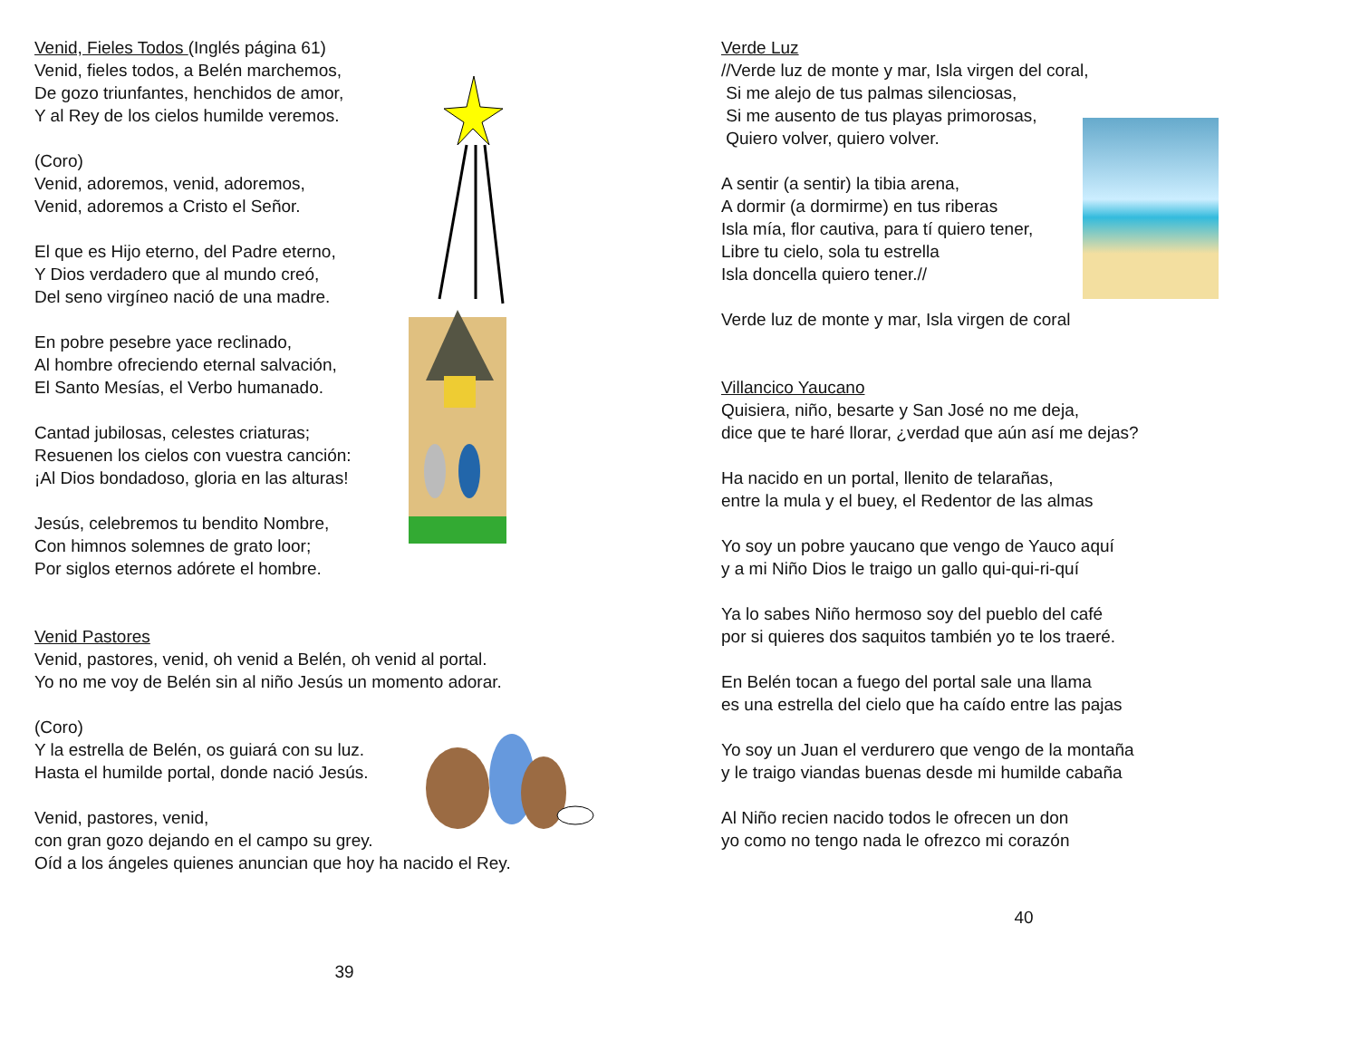Venid, Fieles Todos (Inglés página 61)
Venid, fieles todos, a Belén marchemos,
De gozo triunfantes, henchidos de amor,
Y al Rey de los cielos humilde veremos.
(Coro)
Venid, adoremos, venid, adoremos,
Venid, adoremos a Cristo el Señor.
El que es Hijo eterno, del Padre eterno,
Y Dios verdadero que al mundo creó,
Del seno virgíneo nació de una madre.
En pobre pesebre yace reclinado,
Al hombre ofreciendo eternal salvación,
El Santo Mesías, el Verbo humanado.
Cantad jubilosas, celestes criaturas;
Resuenen los cielos con vuestra canción:
¡Al Dios bondadoso, gloria en las alturas!
Jesús, celebremos tu bendito Nombre,
Con himnos solemnes de grato loor;
Por siglos eternos adórete el hombre.
Venid Pastores
Venid, pastores, venid, oh venid a Belén, oh venid al portal.
Yo no me voy de Belén sin al niño Jesús un momento adorar.
(Coro)
Y la estrella de Belén, os guiará con su luz.
Hasta el humilde portal, donde nació Jesús.
Venid, pastores, venid,
con gran gozo dejando en el campo su grey.
Oíd a los ángeles quienes anuncian que hoy ha nacido el Rey.
39
Verde Luz
//Verde luz de monte y mar, Isla virgen del coral,
Si me alejo de tus palmas silenciosas,
Si me ausento de tus playas primorosas,
Quiero volver, quiero volver.
A sentir (a sentir) la tibia arena,
A dormir (a dormirme) en tus riberas
Isla mía, flor cautiva, para tí quiero tener,
Libre tu cielo, sola tu estrella
Isla doncella quiero tener.//
Verde luz de monte y mar, Isla virgen de coral
Villancico Yaucano
Quisiera, niño, besarte y San José no me deja,
dice que te haré llorar, ¿verdad que aún así me dejas?
Ha nacido en un portal, llenito de telarañas,
entre la mula y el buey, el Redentor de las almas
Yo soy un pobre yaucano que vengo de Yauco aquí
y a mi Niño Dios le traigo un gallo qui-qui-ri-quí
Ya lo sabes Niño hermoso soy del pueblo del café
por si quieres dos saquitos también yo te los traeré.
En Belén tocan a fuego del portal sale una llama
es una estrella del cielo que ha caído entre las pajas
Yo soy un Juan el verdurero que vengo de la montaña
y le traigo viandas buenas desde mi humilde cabaña
Al Niño recien nacido todos le ofrecen un don
yo como no tengo nada le ofrezco mi corazón
40